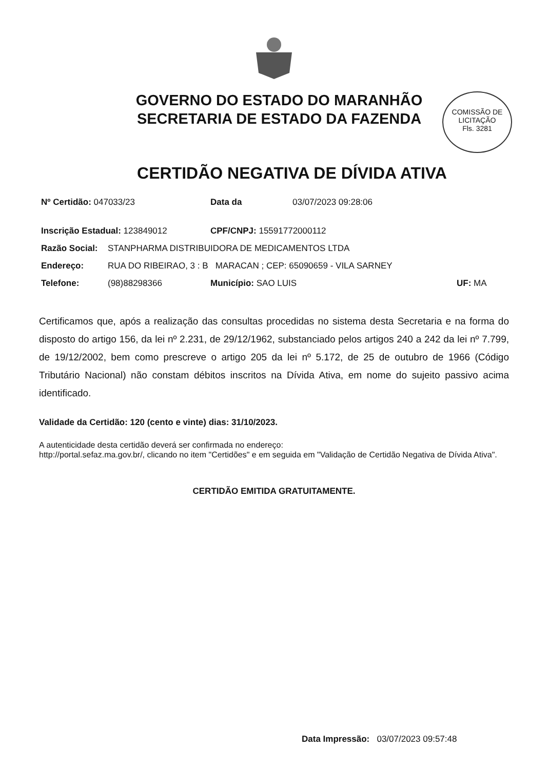GOVERNO DO ESTADO DO MARANHÃO
SECRETARIA DE ESTADO DA FAZENDA
COMISSÃO DE LICITAÇÃO
Fls. 3281
CERTIDÃO NEGATIVA DE DÍVIDA ATIVA
Nº Certidão: 047033/23 Data da 03/07/2023 09:28:06
Inscrição Estadual: 123849012 CPF/CNPJ: 15591772000112
Razão Social: STANPHARMA DISTRIBUIDORA DE MEDICAMENTOS LTDA
Endereço: RUA DO RIBEIRAO, 3 : B MARACAN ; CEP: 65090659 - VILA SARNEY
Telefone: (98)88298366 Município: SAO LUIS UF: MA
Certificamos que, após a realização das consultas procedidas no sistema desta Secretaria e na forma do disposto do artigo 156, da lei nº 2.231, de 29/12/1962, substanciado pelos artigos 240 a 242 da lei nº 7.799, de 19/12/2002, bem como prescreve o artigo 205 da lei nº 5.172, de 25 de outubro de 1966 (Código Tributário Nacional) não constam débitos inscritos na Dívida Ativa, em nome do sujeito passivo acima identificado.
Validade da Certidão: 120 (cento e vinte) dias: 31/10/2023.
A autenticidade desta certidão deverá ser confirmada no endereço:
http://portal.sefaz.ma.gov.br/, clicando no item "Certidões" e em seguida em "Validação de Certidão Negativa de Dívida Ativa".
CERTIDÃO EMITIDA GRATUITAMENTE.
Data Impressão: 03/07/2023 09:57:48